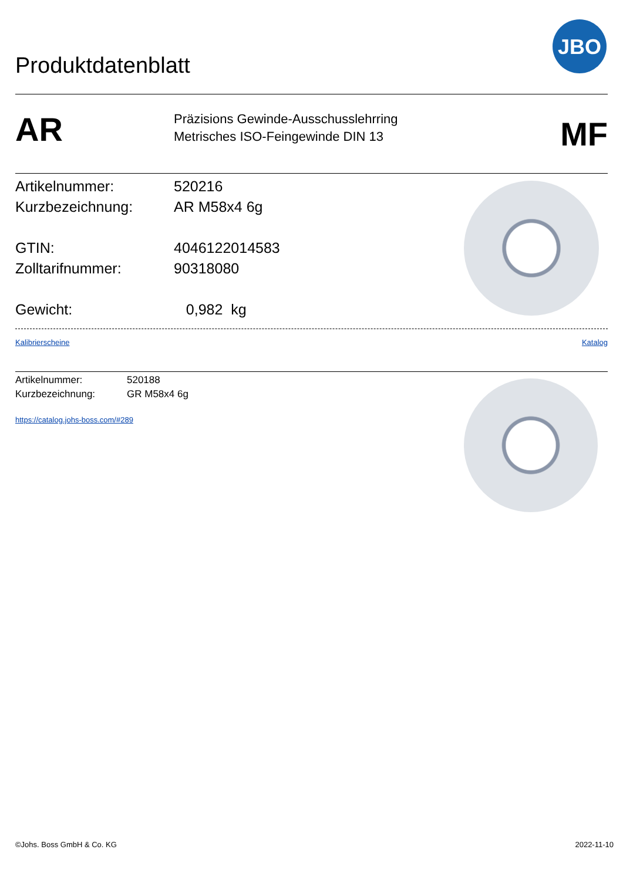Produktdatenblatt
JBO
AR
Präzisions Gewinde-Ausschusslehrring
Metrisches ISO-Feingewinde DIN 13
MF
Artikelnummer: 520216
Kurzbezeichnung: AR M58x4 6g
GTIN: 4046122014583
Zolltarifnummer: 90318080
Gewicht: 0,982 kg
Kalibrierscheine Katalog
Artikelnummer: 520188
Kurzbezeichnung: GR M58x4 6g
https://catalog.johs-boss.com/#289
©Johs. Boss GmbH & Co. KG 2022-11-10